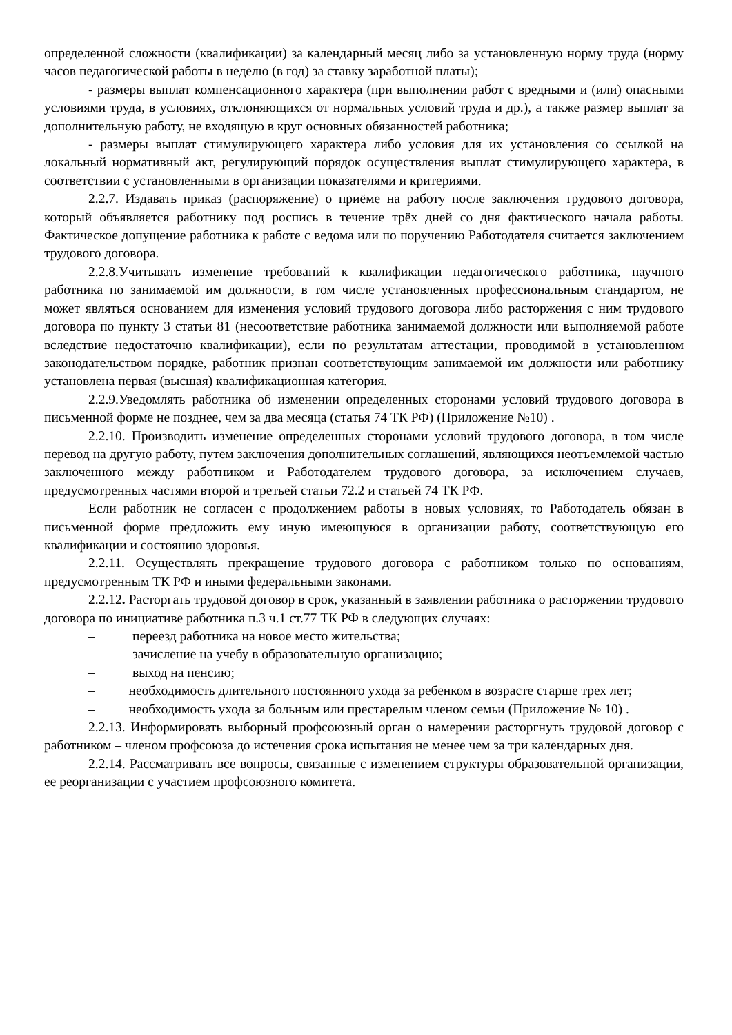определенной сложности (квалификации) за календарный месяц либо за установленную норму труда (норму часов педагогической работы в неделю (в год) за ставку заработной платы);
- размеры выплат компенсационного характера (при выполнении работ с вредными и (или) опасными условиями труда, в условиях, отклоняющихся от нормальных условий труда и др.), а также размер выплат за дополнительную работу, не входящую в круг основных обязанностей работника;
- размеры выплат стимулирующего характера либо условия для их установления со ссылкой на локальный нормативный акт, регулирующий порядок осуществления выплат стимулирующего характера, в соответствии с установленными в организации показателями и критериями.
2.2.7. Издавать приказ (распоряжение) о приёме на работу после заключения трудового договора, который объявляется работнику под роспись в течение трёх дней со дня фактического начала работы. Фактическое допущение работника к работе с ведома или по поручению Работодателя считается заключением трудового договора.
2.2.8.Учитывать изменение требований к квалификации педагогического работника, научного работника по занимаемой им должности, в том числе установленных профессиональным стандартом, не может являться основанием для изменения условий трудового договора либо расторжения с ним трудового договора по пункту 3 статьи 81 (несоответствие работника занимаемой должности или выполняемой работе вследствие недостаточно квалификации), если по результатам аттестации, проводимой в установленном законодательством порядке, работник признан соответствующим занимаемой им должности или работнику установлена первая (высшая) квалификационная категория.
2.2.9.Уведомлять работника об изменении определенных сторонами условий трудового договора в письменной форме не позднее, чем за два месяца (статья 74 ТК РФ) (Приложение №10) .
2.2.10. Производить изменение определенных сторонами условий трудового договора, в том числе перевод на другую работу, путем заключения дополнительных соглашений, являющихся неотъемлемой частью заключенного между работником и Работодателем трудового договора, за исключением случаев, предусмотренных частями второй и третьей статьи 72.2 и статьей 74 ТК РФ.
Если работник не согласен с продолжением работы в новых условиях, то Работодатель обязан в письменной форме предложить ему иную имеющуюся в организации работу, соответствующую его квалификации и состоянию здоровья.
2.2.11. Осуществлять прекращение трудового договора с работником только по основаниям, предусмотренным ТК РФ и иными федеральными законами.
2.2.12. Расторгать трудовой договор в срок, указанный в заявлении работника о расторжении трудового договора по инициативе работника п.3 ч.1 ст.77 ТК РФ в следующих случаях:
– переезд работника на новое место жительства;
– зачисление на учебу в образовательную организацию;
– выход на пенсию;
–   необходимость длительного постоянного ухода за ребенком в возрасте старше трех лет;
–   необходимость ухода за больным или престарелым членом семьи (Приложение № 10) .
2.2.13. Информировать выборный профсоюзный орган о намерении расторгнуть трудовой договор с работником – членом профсоюза до истечения срока испытания не менее чем за три календарных дня.
2.2.14. Рассматривать все вопросы, связанные с изменением структуры образовательной организации, ее реорганизации с участием профсоюзного комитета.